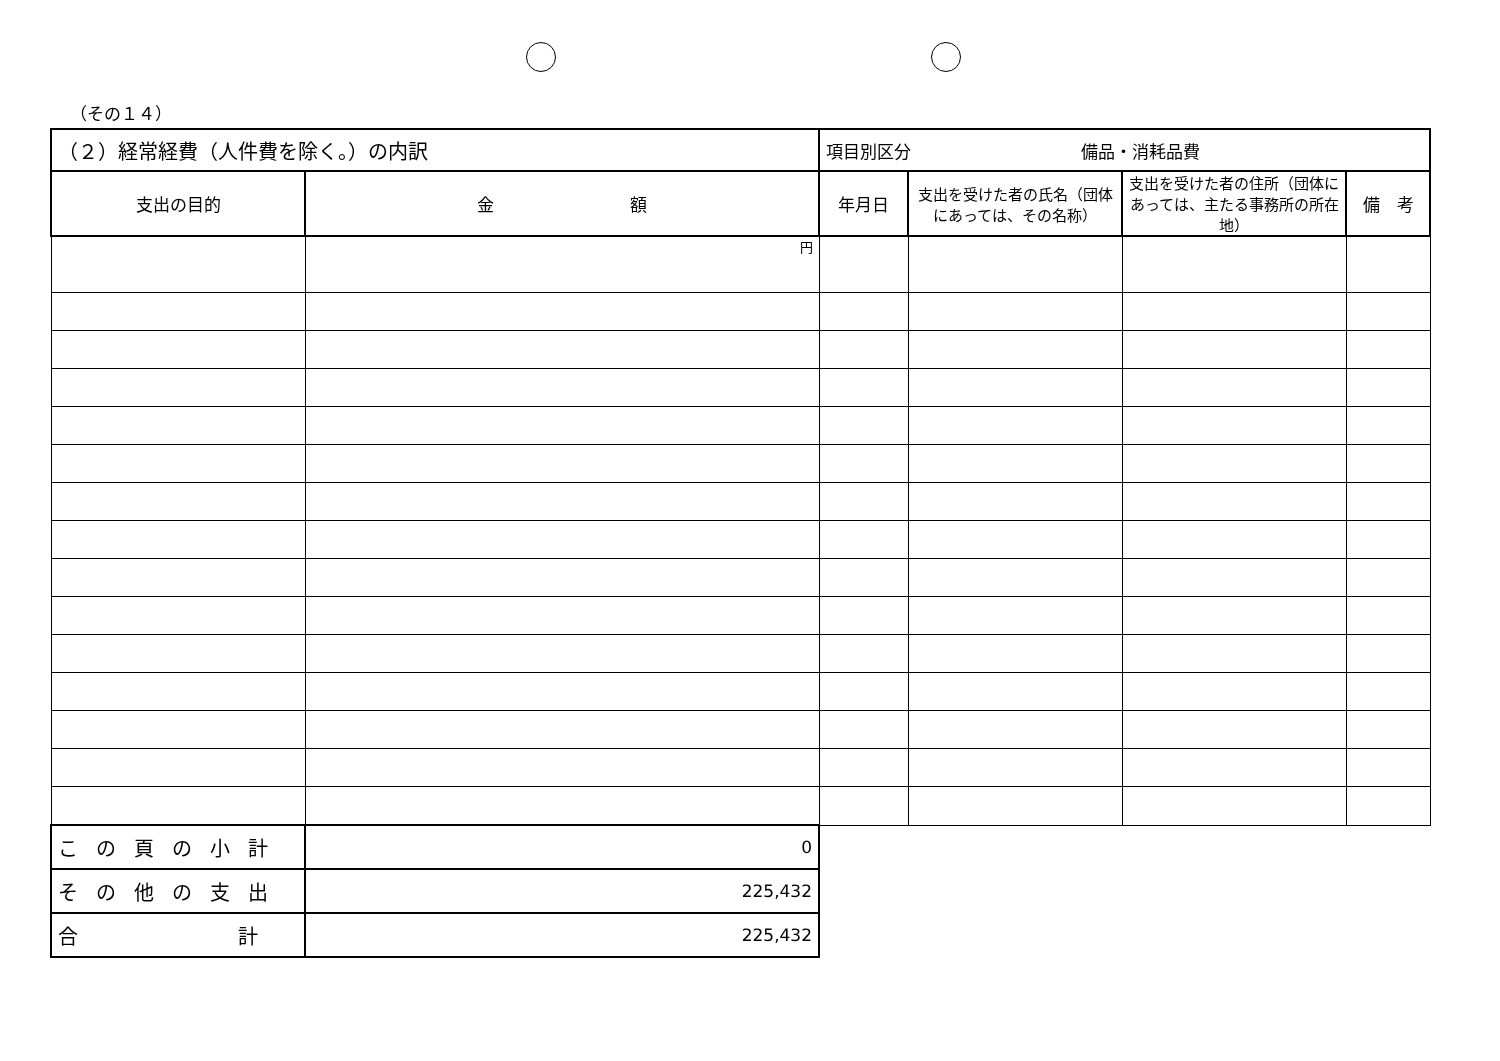（その１４）
| （２）経常経費（人件費を除く。）の内訳 | | 項目別区分 備品・消耗品費 | | | |
| 支出の目的 | 金 額 | 年月日 | 支出を受けた者の氏名（団体にあっては、その名称） | 支出を受けた者の住所（団体にあっては、主たる事務所の所在地） | 備 考 |
| | 円 | | | | |
| この頁の小計 | 0 | | | | |
| その他の支出 | 225,432 | | | | |
| 合 計 | 225,432 | | | | |